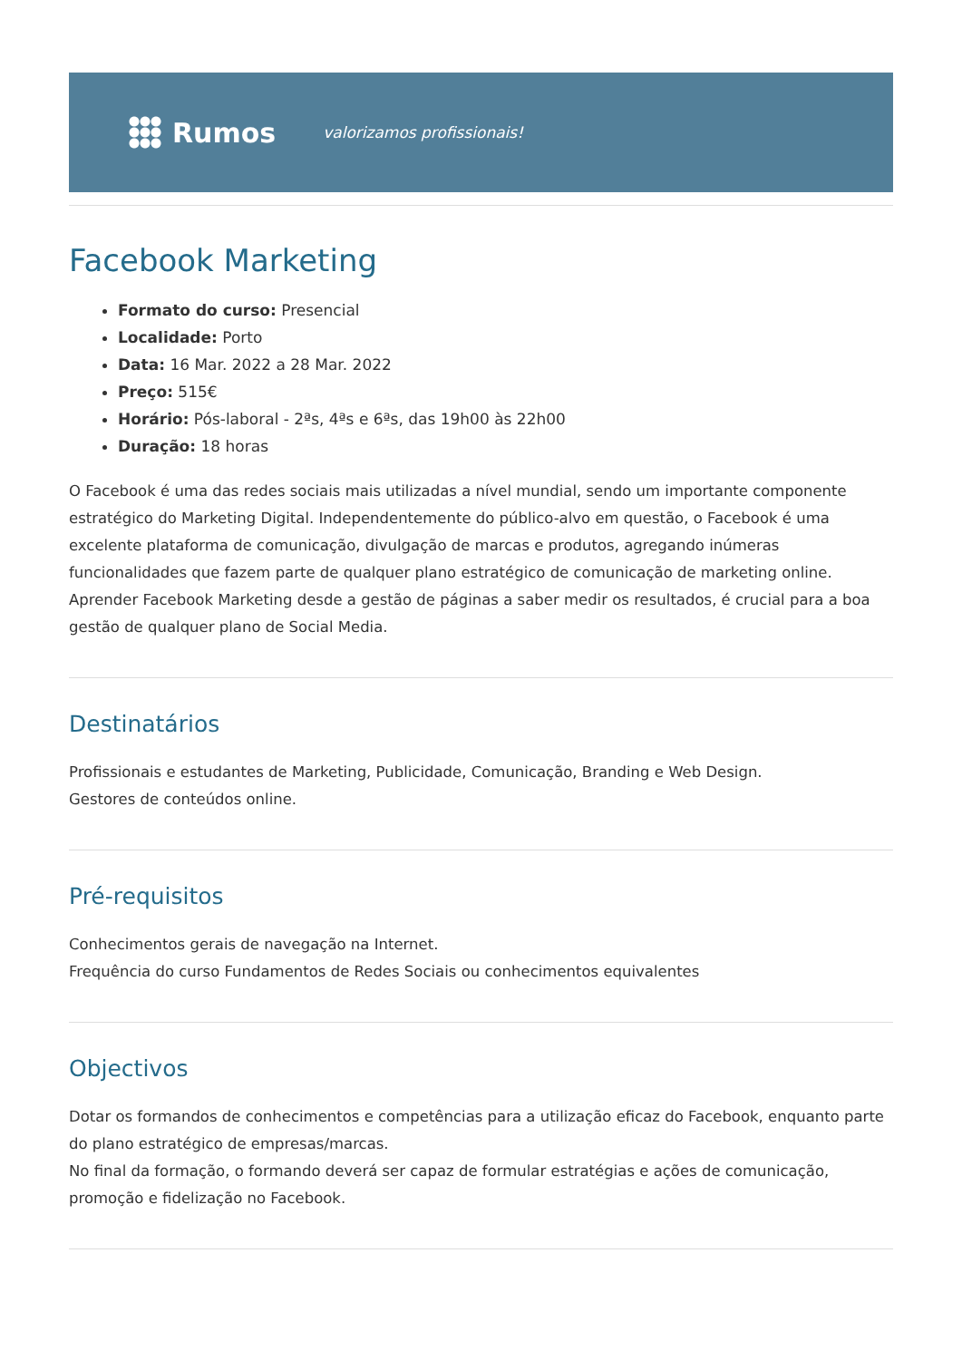Rumos
valorizamos profissionais!
Facebook Marketing
Formato do curso: Presencial
Localidade: Porto
Data: 16 Mar. 2022 a 28 Mar. 2022
Preço: 515€
Horário: Pós-laboral - 2ªs, 4ªs e 6ªs, das 19h00 às 22h00
Duração: 18 horas
O Facebook é uma das redes sociais mais utilizadas a nível mundial, sendo um importante componente estratégico do Marketing Digital. Independentemente do público-alvo em questão, o Facebook é uma excelente plataforma de comunicação, divulgação de marcas e produtos, agregando inúmeras funcionalidades que fazem parte de qualquer plano estratégico de comunicação de marketing online.
Aprender Facebook Marketing desde a gestão de páginas a saber medir os resultados, é crucial para a boa gestão de qualquer plano de Social Media.
Destinatários
Profissionais e estudantes de Marketing, Publicidade, Comunicação, Branding e Web Design.
Gestores de conteúdos online.
Pré-requisitos
Conhecimentos gerais de navegação na Internet.
Frequência do curso Fundamentos de Redes Sociais ou conhecimentos equivalentes
Objectivos
Dotar os formandos de conhecimentos e competências para a utilização eficaz do Facebook, enquanto parte do plano estratégico de empresas/marcas.
No final da formação, o formando deverá ser capaz de formular estratégias e ações de comunicação, promoção e fidelização no Facebook.